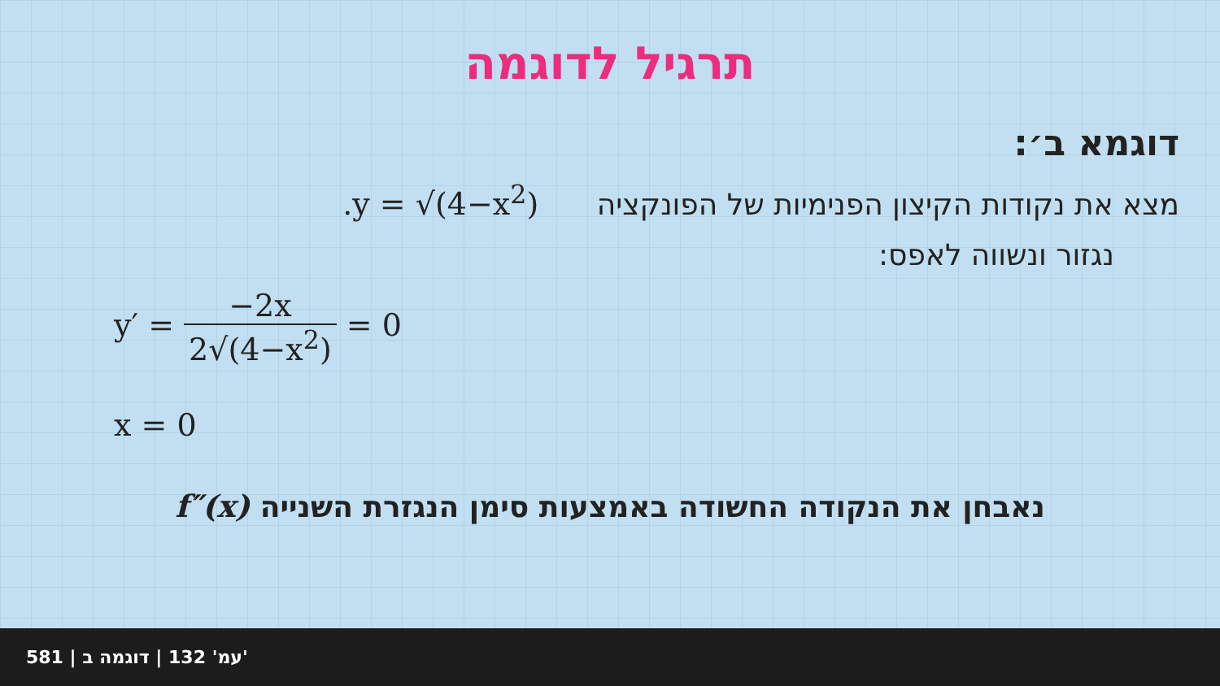תרגיל לדוגמה
דוגמא ב׳:
מצא את נקודות הקיצון הפנימיות של הפונקציה y = √(4−x<sup>2</sup>).
נגזור ונשווה לאפס:
y′ = −2x 2√(4−x<sup>2</sup>) = 0
x = 0
נאבחן את הנקודה החשודה באמצעות סימן הנגזרת השנייה f″(x)
581 | עמ' 132 | דוגמה ב'